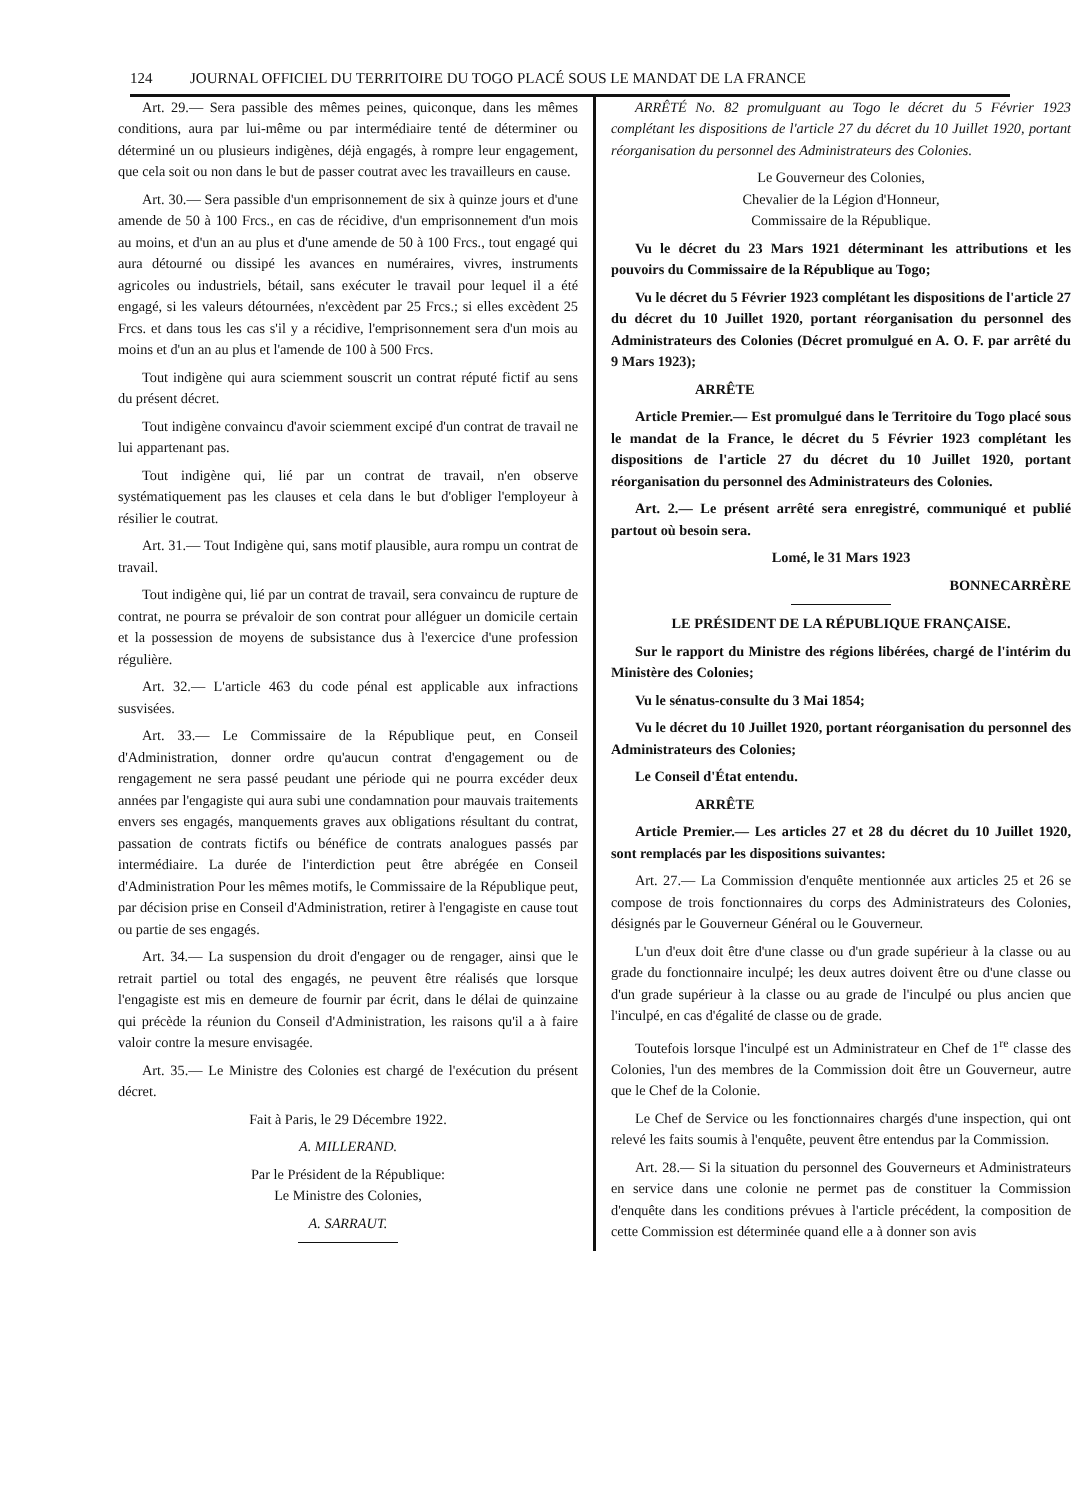124 JOURNAL OFFICIEL DU TERRITOIRE DU TOGO PLACÉ SOUS LE MANDAT DE LA FRANCE
Art. 29.— Sera passible des mêmes peines, quiconque, dans les mêmes conditions, aura par lui-même ou par intermédiaire tenté de déterminer ou déterminé un ou plusieurs indigènes, déjà engagés, à rompre leur engagement, que cela soit ou non dans le but de passer coutrat avec les travailleurs en cause.
Art. 30.— Sera passible d'un emprisonnement de six à quinze jours et d'une amende de 50 à 100 Frcs., en cas de récidive, d'un emprisonnement d'un mois au moins, et d'un an au plus et d'une amende de 50 à 100 Frcs., tout engagé qui aura détourné ou dissipé les avances en numéraires, vivres, instruments agricoles ou industriels, bétail, sans exécuter le travail pour lequel il a été engagé, si les valeurs détournées, n'excèdent par 25 Frcs.; si elles excèdent 25 Frcs. et dans tous les cas s'il y a récidive, l'emprisonnement sera d'un mois au moins et d'un an au plus et l'amende de 100 à 500 Frcs.
Tout indigène qui aura sciemment souscrit un contrat réputé fictif au sens du présent décret.
Tout indigène convaincu d'avoir sciemment excipé d'un contrat de travail ne lui appartenant pas.
Tout indigène qui, lié par un contrat de travail, n'en observe systématiquement pas les clauses et cela dans le but d'obliger l'employeur à résilier le coutrat.
Art. 31.— Tout Indigène qui, sans motif plausible, aura rompu un contrat de travail.
Tout indigène qui, lié par un contrat de travail, sera convaincu de rupture de contrat, ne pourra se prévaloir de son contrat pour alléguer un domicile certain et la possession de moyens de subsistance dus à l'exercice d'une profession régulière.
Art. 32.— L'article 463 du code pénal est applicable aux infractions susvisées.
Art. 33.— Le Commissaire de la République peut, en Conseil d'Administration, donner ordre qu'aucun contrat d'engagement ou de rengagement ne sera passé peudant une période qui ne pourra excéder deux années par l'engagiste qui aura subi une condamnation pour mauvais traitements envers ses engagés, manquements graves aux obligations résultant du contrat, passation de contrats fictifs ou bénéfice de contrats analogues passés par intermédiaire. La durée de l'interdiction peut être abrégée en Conseil d'Administration Pour les mêmes motifs, le Commissaire de la République peut, par décision prise en Conseil d'Administration, retirer à l'engagiste en cause tout ou partie de ses engagés.
Art. 34.— La suspension du droit d'engager ou de rengager, ainsi que le retrait partiel ou total des engagés, ne peuvent être réalisés que lorsque l'engagiste est mis en demeure de fournir par écrit, dans le délai de quinzaine qui précède la réunion du Conseil d'Administration, les raisons qu'il a à faire valoir contre la mesure envisagée.
Art. 35.— Le Ministre des Colonies est chargé de l'exécution du présent décret.
Fait à Paris, le 29 Décembre 1922.
A. MILLERAND.
Par le Président de la République:
Le Ministre des Colonies,
A. SARRAUT.
ARRÊTÉ No. 82 promulguant au Togo le décret du 5 Février 1923 complétant les dispositions de l'article 27 du décret du 10 Juillet 1920, portant réorganisation du personnel des Administrateurs des Colonies.
Le Gouverneur des Colonies,
Chevalier de la Légion d'Honneur,
Commissaire de la République.
Vu le décret du 23 Mars 1921 déterminant les attributions et les pouvoirs du Commissaire de la République au Togo;
Vu le décret du 5 Février 1923 complétant les dispositions de l'article 27 du décret du 10 Juillet 1920, portant réorganisation du personnel des Administrateurs des Colonies (Décret promulgué en A. O. F. par arrêté du 9 Mars 1923);
ARRÊTE
Article Premier.— Est promulgué dans le Territoire du Togo placé sous le mandat de la France, le décret du 5 Février 1923 complétant les dispositions de l'article 27 du décret du 10 Juillet 1920, portant réorganisation du personnel des Administrateurs des Colonies.
Art. 2.— Le présent arrêté sera enregistré, communiqué et publié partout où besoin sera.
Lomé, le 31 Mars 1923
BONNECARRÈRE
LE PRÉSIDENT DE LA RÉPUBLIQUE FRANÇAISE.
Sur le rapport du Ministre des régions libérées, chargé de l'intérim du Ministère des Colonies;
Vu le sénatus-consulte du 3 Mai 1854;
Vu le décret du 10 Juillet 1920, portant réorganisation du personnel des Administrateurs des Colonies;
Le Conseil d'État entendu.
ARRÊTE
Article Premier.— Les articles 27 et 28 du décret du 10 Juillet 1920, sont remplacés par les dispositions suivantes:
Art. 27.— La Commission d'enquête mentionnée aux articles 25 et 26 se compose de trois fonctionnaires du corps des Administrateurs des Colonies, désignés par le Gouverneur Général ou le Gouverneur.
L'un d'eux doit être d'une classe ou d'un grade supérieur à la classe ou au grade du fonctionnaire inculpé; les deux autres doivent être ou d'une classe ou d'un grade supérieur à la classe ou au grade de l'inculpé ou plus ancien que l'inculpé, en cas d'égalité de classe ou de grade.
Toutefois lorsque l'inculpé est un Administrateur en Chef de 1<sup>re</sup> classe des Colonies, l'un des membres de la Commission doit être un Gouverneur, autre que le Chef de la Colonie.
Le Chef de Service ou les fonctionnaires chargés d'une inspection, qui ont relevé les faits soumis à l'enquête, peuvent être entendus par la Commission.
Art. 28.— Si la situation du personnel des Gouverneurs et Administrateurs en service dans une colonie ne permet pas de constituer la Commission d'enquête dans les conditions prévues à l'article précédent, la composition de cette Commission est déterminée quand elle a à donner son avis